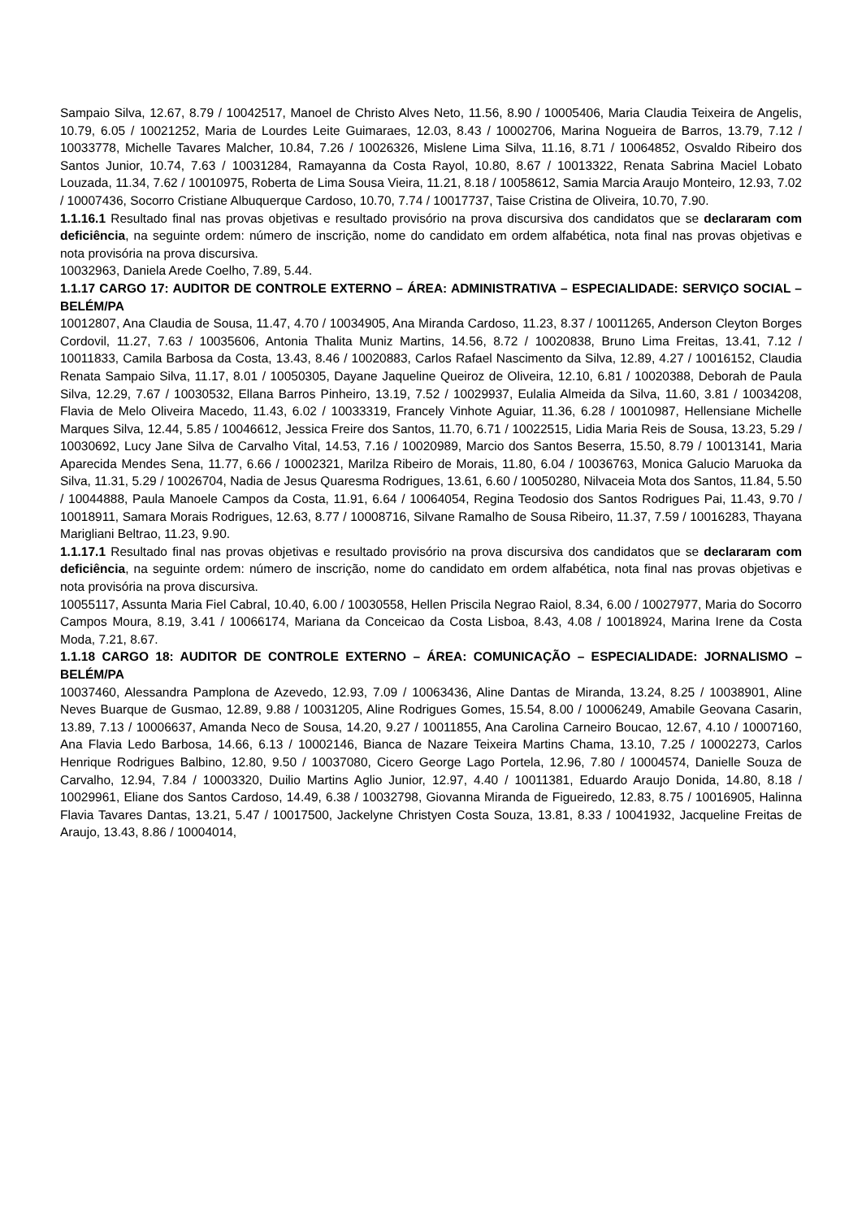Sampaio Silva, 12.67, 8.79 / 10042517, Manoel de Christo Alves Neto, 11.56, 8.90 / 10005406, Maria Claudia Teixeira de Angelis, 10.79, 6.05 / 10021252, Maria de Lourdes Leite Guimaraes, 12.03, 8.43 / 10002706, Marina Nogueira de Barros, 13.79, 7.12 / 10033778, Michelle Tavares Malcher, 10.84, 7.26 / 10026326, Mislene Lima Silva, 11.16, 8.71 / 10064852, Osvaldo Ribeiro dos Santos Junior, 10.74, 7.63 / 10031284, Ramayanna da Costa Rayol, 10.80, 8.67 / 10013322, Renata Sabrina Maciel Lobato Louzada, 11.34, 7.62 / 10010975, Roberta de Lima Sousa Vieira, 11.21, 8.18 / 10058612, Samia Marcia Araujo Monteiro, 12.93, 7.02 / 10007436, Socorro Cristiane Albuquerque Cardoso, 10.70, 7.74 / 10017737, Taise Cristina de Oliveira, 10.70, 7.90.
1.1.16.1 Resultado final nas provas objetivas e resultado provisório na prova discursiva dos candidatos que se declararam com deficiência, na seguinte ordem: número de inscrição, nome do candidato em ordem alfabética, nota final nas provas objetivas e nota provisória na prova discursiva.
10032963, Daniela Arede Coelho, 7.89, 5.44.
1.1.17 CARGO 17: AUDITOR DE CONTROLE EXTERNO – ÁREA: ADMINISTRATIVA – ESPECIALIDADE: SERVIÇO SOCIAL – BELÉM/PA
10012807, Ana Claudia de Sousa, 11.47, 4.70 / 10034905, Ana Miranda Cardoso, 11.23, 8.37 / 10011265, Anderson Cleyton Borges Cordovil, 11.27, 7.63 / 10035606, Antonia Thalita Muniz Martins, 14.56, 8.72 / 10020838, Bruno Lima Freitas, 13.41, 7.12 / 10011833, Camila Barbosa da Costa, 13.43, 8.46 / 10020883, Carlos Rafael Nascimento da Silva, 12.89, 4.27 / 10016152, Claudia Renata Sampaio Silva, 11.17, 8.01 / 10050305, Dayane Jaqueline Queiroz de Oliveira, 12.10, 6.81 / 10020388, Deborah de Paula Silva, 12.29, 7.67 / 10030532, Ellana Barros Pinheiro, 13.19, 7.52 / 10029937, Eulalia Almeida da Silva, 11.60, 3.81 / 10034208, Flavia de Melo Oliveira Macedo, 11.43, 6.02 / 10033319, Francely Vinhote Aguiar, 11.36, 6.28 / 10010987, Hellensiane Michelle Marques Silva, 12.44, 5.85 / 10046612, Jessica Freire dos Santos, 11.70, 6.71 / 10022515, Lidia Maria Reis de Sousa, 13.23, 5.29 / 10030692, Lucy Jane Silva de Carvalho Vital, 14.53, 7.16 / 10020989, Marcio dos Santos Beserra, 15.50, 8.79 / 10013141, Maria Aparecida Mendes Sena, 11.77, 6.66 / 10002321, Marilza Ribeiro de Morais, 11.80, 6.04 / 10036763, Monica Galucio Maruoka da Silva, 11.31, 5.29 / 10026704, Nadia de Jesus Quaresma Rodrigues, 13.61, 6.60 / 10050280, Nilvaceia Mota dos Santos, 11.84, 5.50 / 10044888, Paula Manoele Campos da Costa, 11.91, 6.64 / 10064054, Regina Teodosio dos Santos Rodrigues Pai, 11.43, 9.70 / 10018911, Samara Morais Rodrigues, 12.63, 8.77 / 10008716, Silvane Ramalho de Sousa Ribeiro, 11.37, 7.59 / 10016283, Thayana Marigliani Beltrao, 11.23, 9.90.
1.1.17.1 Resultado final nas provas objetivas e resultado provisório na prova discursiva dos candidatos que se declararam com deficiência, na seguinte ordem: número de inscrição, nome do candidato em ordem alfabética, nota final nas provas objetivas e nota provisória na prova discursiva.
10055117, Assunta Maria Fiel Cabral, 10.40, 6.00 / 10030558, Hellen Priscila Negrao Raiol, 8.34, 6.00 / 10027977, Maria do Socorro Campos Moura, 8.19, 3.41 / 10066174, Mariana da Conceicao da Costa Lisboa, 8.43, 4.08 / 10018924, Marina Irene da Costa Moda, 7.21, 8.67.
1.1.18 CARGO 18: AUDITOR DE CONTROLE EXTERNO – ÁREA: COMUNICAÇÃO – ESPECIALIDADE: JORNALISMO – BELÉM/PA
10037460, Alessandra Pamplona de Azevedo, 12.93, 7.09 / 10063436, Aline Dantas de Miranda, 13.24, 8.25 / 10038901, Aline Neves Buarque de Gusmao, 12.89, 9.88 / 10031205, Aline Rodrigues Gomes, 15.54, 8.00 / 10006249, Amabile Geovana Casarin, 13.89, 7.13 / 10006637, Amanda Neco de Sousa, 14.20, 9.27 / 10011855, Ana Carolina Carneiro Boucao, 12.67, 4.10 / 10007160, Ana Flavia Ledo Barbosa, 14.66, 6.13 / 10002146, Bianca de Nazare Teixeira Martins Chama, 13.10, 7.25 / 10002273, Carlos Henrique Rodrigues Balbino, 12.80, 9.50 / 10037080, Cicero George Lago Portela, 12.96, 7.80 / 10004574, Danielle Souza de Carvalho, 12.94, 7.84 / 10003320, Duilio Martins Aglio Junior, 12.97, 4.40 / 10011381, Eduardo Araujo Donida, 14.80, 8.18 / 10029961, Eliane dos Santos Cardoso, 14.49, 6.38 / 10032798, Giovanna Miranda de Figueiredo, 12.83, 8.75 / 10016905, Halinna Flavia Tavares Dantas, 13.21, 5.47 / 10017500, Jackelyne Christyen Costa Souza, 13.81, 8.33 / 10041932, Jacqueline Freitas de Araujo, 13.43, 8.86 / 10004014,